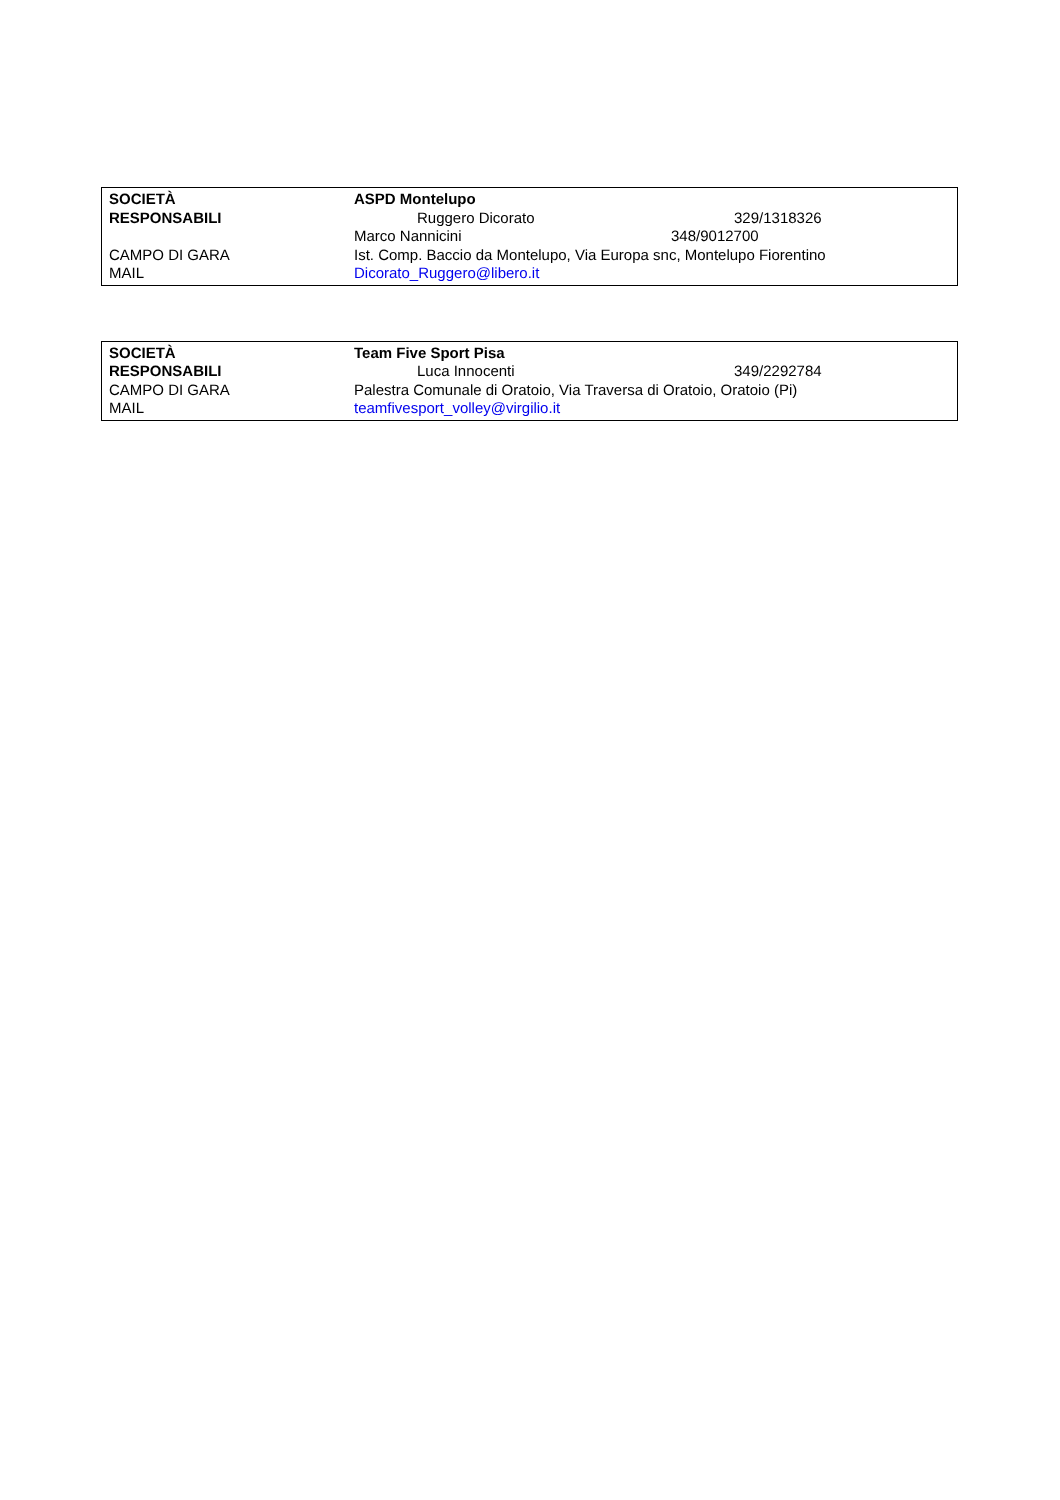| SOCIETÀ | ASPD Montelupo | |
| RESPONSABILI | Ruggero Dicorato | 329/1318326 |
| | Marco Nannicini 348/9012700 | |
| CAMPO DI GARA | Ist. Comp. Baccio da Montelupo, Via Europa snc, Montelupo Fiorentino | |
| MAIL | Dicorato_Ruggero@libero.it | |
| SOCIETÀ | Team Five Sport Pisa | |
| RESPONSABILI | Luca Innocenti | 349/2292784 |
| CAMPO DI GARA | Palestra Comunale di Oratoio, Via Traversa di Oratoio, Oratoio (Pi) | |
| MAIL | teamfivesport_volley@virgilio.it | |